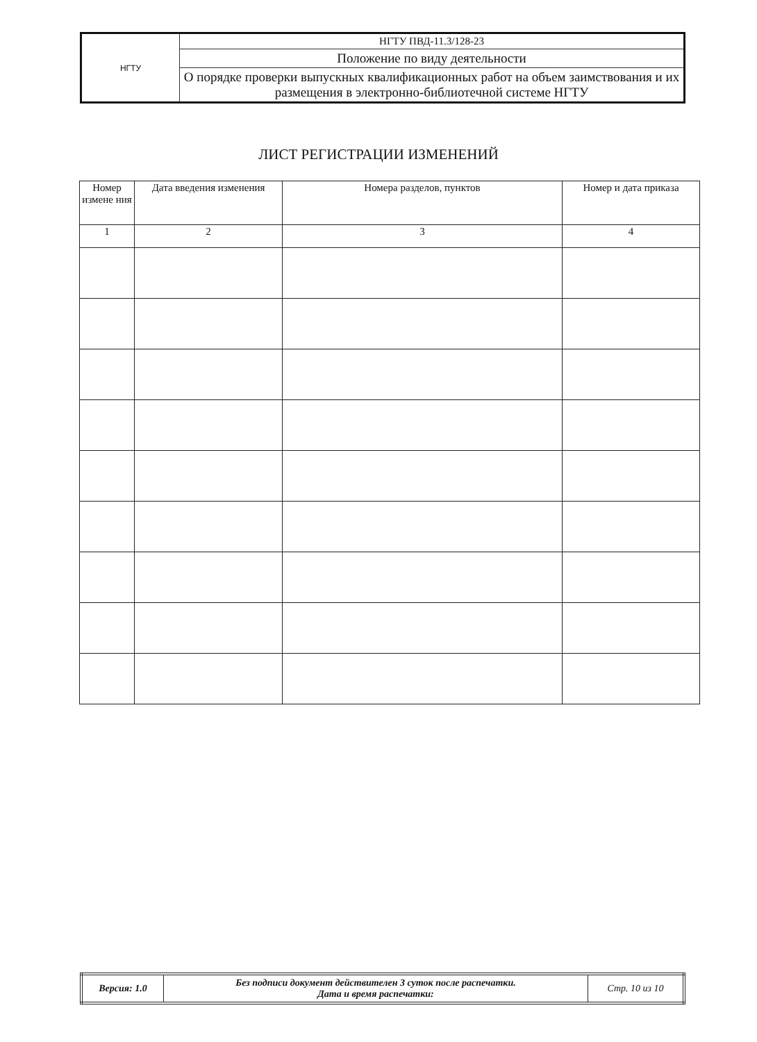| НГТУ | НГТУ ПВД-11.3/128-23 |
| | Положение по виду деятельности |
| | О порядке проверки выпускных квалификационных работ на объем заимствования и их размещения в электронно-библиотечной системе НГТУ |
ЛИСТ РЕГИСТРАЦИИ ИЗМЕНЕНИЙ
| Номер измене ния | Дата введения изменения | Номера разделов, пунктов | Номер и дата приказа |
| --- | --- | --- | --- |
| 1 | 2 | 3 | 4 |
| Версия: 1.0 | Без подписи документ действителен 3 суток после распечатки. Дата и время распечатки: | Стр. 10 из 10 |